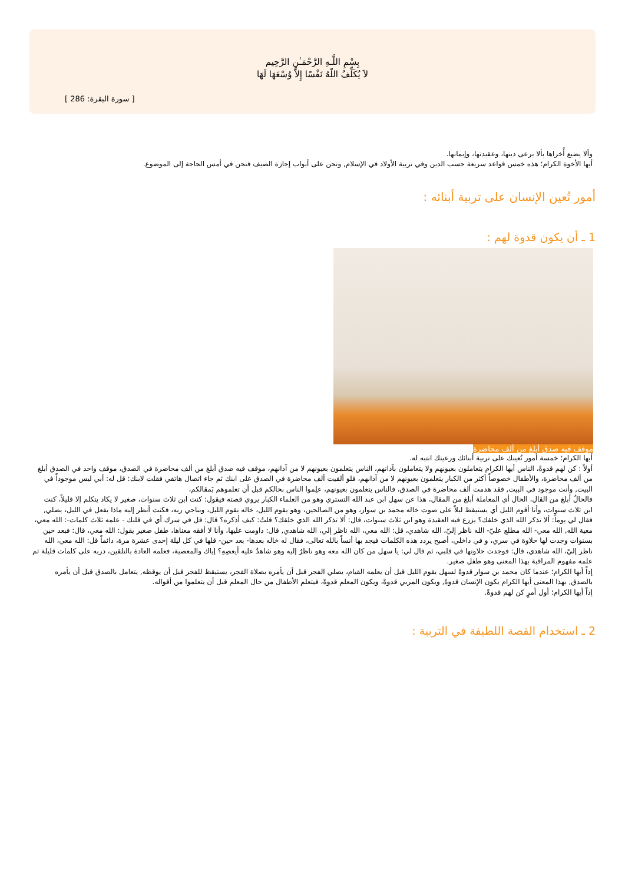بِسْمِ اللَّـهِ الرَّحْمَـٰنِ الرَّحِيم
لاَ يُكَلِّفُ اللّهُ نَفْسًا إِلاَّ وُسْعَهَا لَهَا
[ سورة البقرة: 286 ]
وألا يضيع أُخراها بألا يرعى دينها، وعقيدتها، وإيمانها.
أيها الأخوة الكرام؛ هذه خمس قواعد سريعة حسب الدين وفي تربية الأولاد في الإسلام, ونحن على أبواب إجازة الصيف فنحن في أمس الحاجة إلى الموضوع.
أمور تُعين الإنسان على تربية أبنائه :
1 ـ أن يكون قدوة لهم :
موقف فيه صدق أبلغ من ألف محاضرة
أيها الكرام؛ خمسة أمور تُعينك على تربية أبنائك ورعيتك انتبه له.
أولاً : كن لهم قدوةً، الناس أيها الكرام يتعاملون بعيونهم ولا يتعاملون بآذانهم، الناس يتعلمون بعيونهم لا من آذانهم، موقف فيه صدق أبلغ من ألف محاضرة في الصدق، موقف واحد في الصدق أبلغ من ألف محاضرة، والأطفال خصوصاً أكثر من الكبار يتعلمون بعيونهم لا من آذانهم، فلو ألقيت ألف محاضرة في الصدق على ابنك ثم جاء اتصال هاتفي فقلت لابنك: قل له: أبي ليس موجوداً في البيت, وأنت موجود في البيت, فقد هدمت ألف محاضرة في الصدق، فالناس يتعلمون بعيونهم، علِموا الناس بحالكم قبل أن تعلموهم بَمقالكم،
فالحالُ أبلغ من القال، الحال أي المعاملة أبلغ من المقال، هذا عن سهل ابن عبد الله التستري وهو من العلماء الكبار يروي قصته فيقول: كنت ابن ثلاث سنوات، صغير لا يكاد يتكلم إلا قليلاً، كنت ابن ثلاث سنوات، وأنا أقوم الليل أي يستيقظ ليلاً على صوت خاله محمد بن سوار، وهو من الصالحين، وهو يقوم الليل، خاله يقوم الليل، ويناجي ربه، فكنت أنظر إليه ماذا يفعل في الليل، يصلي, فقال لي يوماً: ألا تذكر الله الذي خلقك؟ يزرع فيه العقيدة وهو ابن ثلاث سنوات، قال: ألا تذكر الله الذي خلقك؟ قلتُ: كيف أذكره؟ قال: قل في سرك أي في قلبك - علمه ثلاث كلمات-: الله معي، معية الله, الله معي- الله مطلع عليّ- الله ناظر إليّ، الله شاهدي، قل: الله معي، الله ناظر إلي، الله شاهدي, قال: داومت عليها، وأنا لا أفقه معناها، طفل صغير يقول: الله معي، قال: فبعد حين بسنوات وجدت لها حلاوة في سري، و في داخلي، أصبح يردد هذه الكلمات فيجد بها أنساً بالله تعالى، فقال له خاله بعدها- بعد حين- قلها في كل ليلة إحدى عشرة مرة، دائماً قل: الله معي، الله ناظر إليّ، الله شاهدي، قال: فوجدت حلاوتها في قلبي، ثم قال لي: يا سهل من كان الله معه وهو ناظرٌ إليه وهو شاهدٌ عليه أيعصِهِ؟ إياك والمعصية، فعلمه العادة بالتلقين، دربه على كلمات قليلة ثم علمه مفهوم المراقبة بهذا المعنى وهو طفل صغير.
إذاً أيها الكرام؛ عندما كان محمد بن سوار قدوةً لسهل يقوم الليل قبل أن يعلمه القيام، يصلي الفجر قبل أن يأمره بصلاة الفجر، يستيقظ للفجر قبل أن يوقظه, يتعامل بالصدق قبل أن يأمره بالصدق, بهذا المعنى أيها الكرام يكون الإنسان قدوةً, ويكون المربي قدوةً، ويكون المعلم قدوةً، فيتعلم الأطفال من حال المعلم قبل أن يتعلموا من أقواله.
إذاً أيها الكرام؛ أول أمرٍ كن لهم قدوةً.
2 ـ استخدام القصة اللطيفة في التربية :